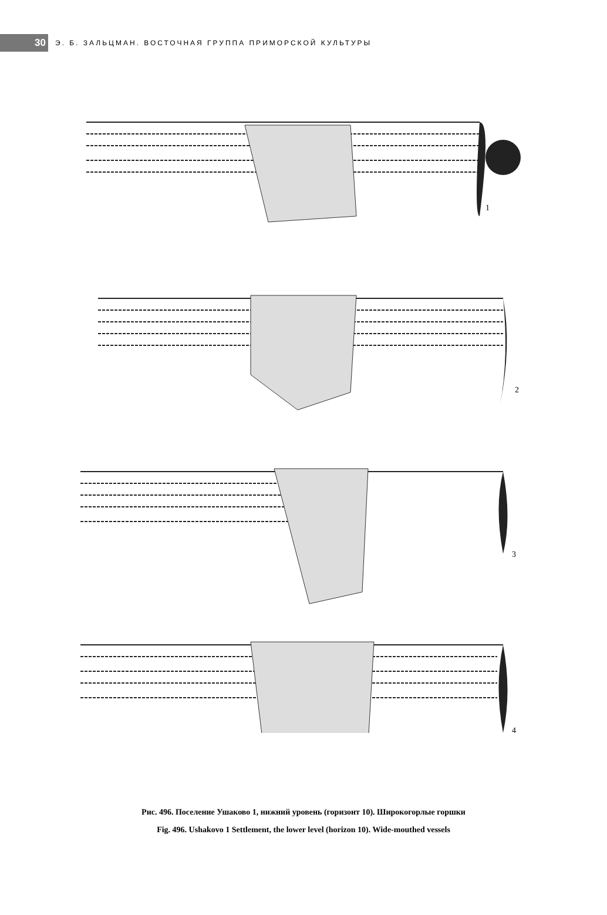30
Э. Б. ЗАЛЬЦМАН. ВОСТОЧНАЯ ГРУППА ПРИМОРСКОЙ КУЛЬТУРЫ
1
2
3
4
Рис. 496. Поселение Ушаково 1, нижний уровень (горизонт 10). Широкогорлые горшки
Fig. 496. Ushakovo 1 Settlement, the lower level (horizon 10). Wide-mouthed vessels